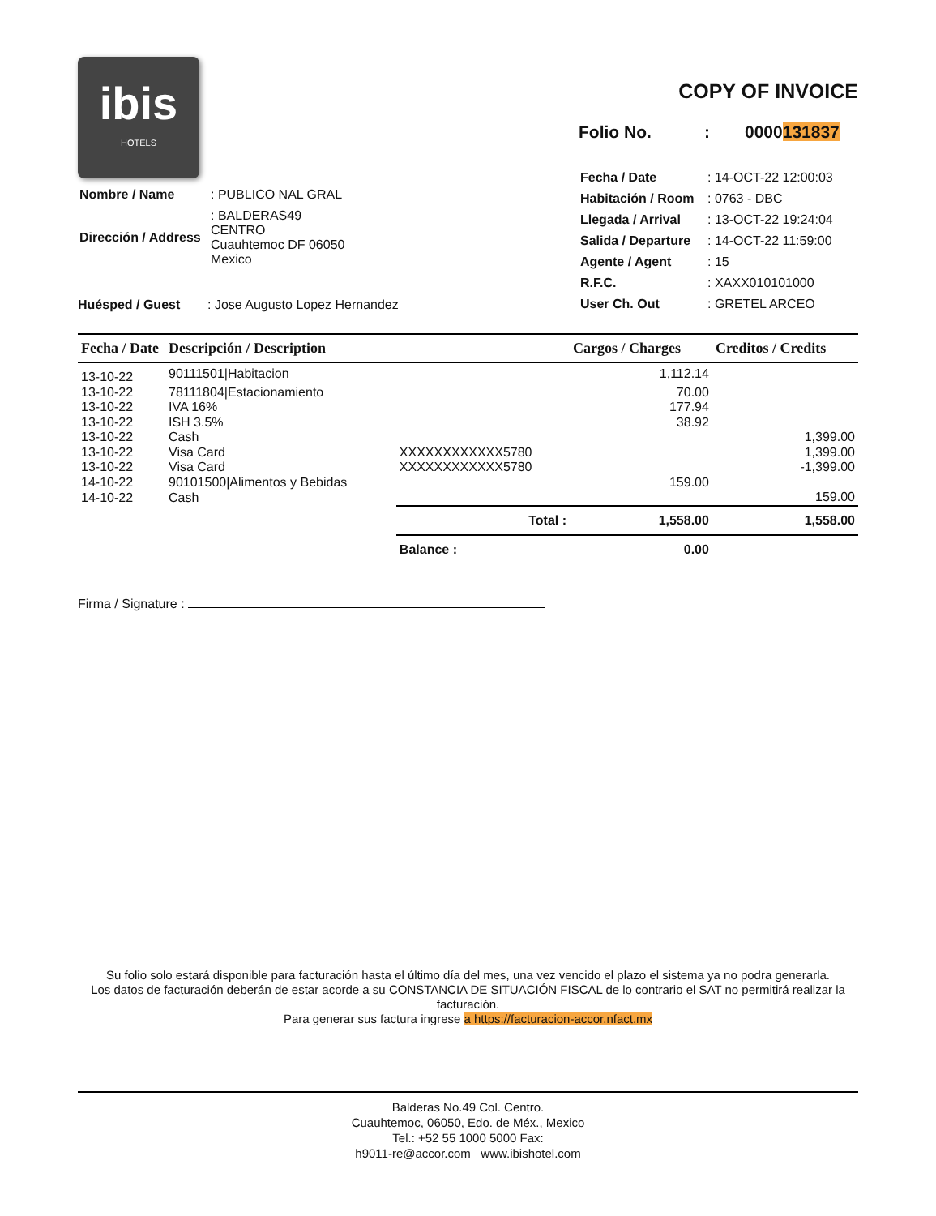ibis
HOTELS
| Nombre / Name | : PUBLICO NAL GRAL |
| Dirección / Address | : BALDERAS49 CENTRO Cuauhtemoc DF 06050 Mexico |
COPY OF INVOICE
Folio No.: 0000131837
| Fecha / Date | : 14-OCT-22 12:00:03 |
| Habitación / Room | : 0763 - DBC |
| Llegada / Arrival | : 13-OCT-22 19:24:04 |
| Salida / Departure | : 14-OCT-22 11:59:00 |
| Agente / Agent | : 15 |
| R.F.C. | : XAXX010101000 |
| User Ch. Out | : GRETEL ARCEO |
Huésped / Guest: Jose Augusto Lopez Hernandez
| Fecha / Date | Descripción / Description | | Cargos / Charges | Creditos / Credits |
| --- | --- | --- | --- | --- |
| 13-10-22 | 90111501/Habitacion | | 1,112.14 | |
| 13-10-22 | 78111804/Estacionamiento | | 70.00 | |
| 13-10-22 | IVA 16% | | 177.94 | |
| 13-10-22 | ISH 3.5% | | 38.92 | |
| 13-10-22 | Cash | | | 1,399.00 |
| 13-10-22 | Visa Card | XXXXXXXXXXXX5780 | | 1,399.00 |
| 13-10-22 | Visa Card | XXXXXXXXXXXX5780 | | -1,399.00 |
| 14-10-22 | 90101500/Alimentos y Bebidas | | 159.00 | |
| 14-10-22 | Cash | | | 159.00 |
| | | Total : | 1,558.00 | 1,558.00 |
| | | Balance : | 0.00 | |
Firma / Signature :
Su folio solo estará disponible para facturación hasta el último día del mes, una vez vencido el plazo el sistema ya no podra generarla.
Los datos de facturación deberán de estar acorde a su CONSTANCIA DE SITUACIÓN FISCAL de lo contrario el SAT no permitirá realizar la facturación.
Para generar sus factura ingrese a https://facturacion-accor.nfact.mx
Balderas No.49 Col. Centro.
Cuauhtemoc, 06050, Edo. de Méx., Mexico
Tel.: +52 55 1000 5000 Fax:
h9011-re@accor.com www.ibishotel.com